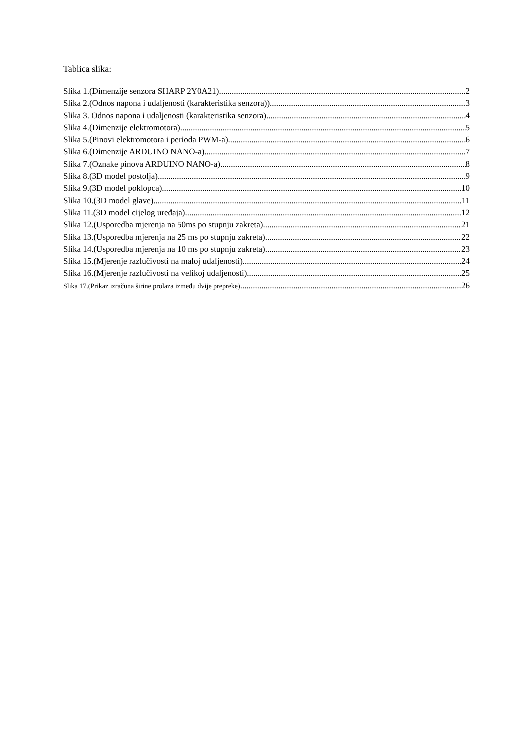Tablica slika:
Slika 1.(Dimenzije senzora SHARP 2Y0A21) 2
Slika 2.(Odnos napona i udaljenosti (karakteristika senzora)) 3
Slika 3. Odnos napona i udaljenosti (karakteristika senzora) 4
Slika 4.(Dimenzije elektromotora) 5
Slika 5.(Pinovi elektromotora i perioda PWM-a) 6
Slika 6.(Dimenzije ARDUINO NANO-a) 7
Slika 7.(Oznake pinova ARDUINO NANO-a) 8
Slika 8.(3D model postolja) 9
Slika 9.(3D model poklopca) 10
Slika 10.(3D model glave) 11
Slika 11.(3D model cijelog uređaja) 12
Slika 12.(Usporedba mjerenja na 50ms po stupnju zakreta) 21
Slika 13.(Usporedba mjerenja na 25 ms po stupnju zakreta) 22
Slika 14.(Usporedba mjerenja na 10 ms po stupnju zakreta) 23
Slika 15.(Mjerenje razlučivosti na maloj udaljenosti) 24
Slika 16.(Mjerenje razlučivosti na velikoj udaljenosti) 25
Slika 17.(Prikaz izračuna širine prolaza između dvije prepreke) 26